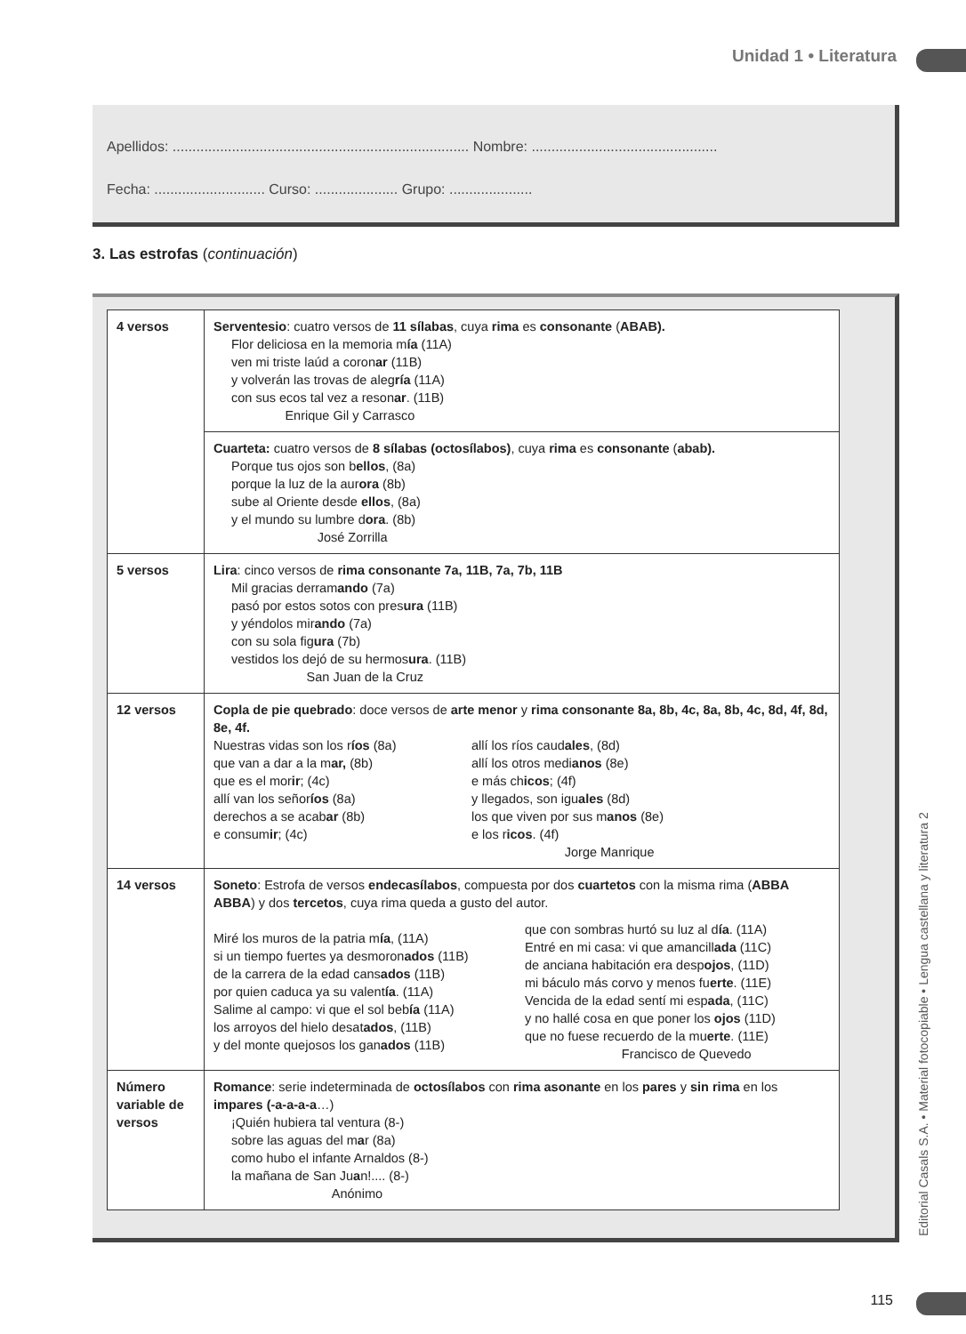Unidad 1 • Literatura
Apellidos: ........................................................................... Nombre: ...............................................
Fecha: ............................ Curso: ..................... Grupo: .....................
3. Las estrofas (continuación)
| 4 versos | Serventesio : cuatro versos de 11 sílabas , cuya rima es consonante ( ABAB). Flor deliciosa en la memoria m ía (11A) ven mi triste laúd a coron ar (11B) y volverán las trovas de aleg ría (11A) con sus ecos tal vez a reson ar . (11B) Enrique Gil y Carrasco |
| | Cuarteta: cuatro versos de 8 sílabas (octosílabos) , cuya rima es consonante ( abab). Porque tus ojos son b ellos , (8a) porque la luz de la aur ora (8b) sube al Oriente desde ellos , (8a) y el mundo su lumbre d ora . (8b) José Zorrilla |
| 5 versos | Lira : cinco versos de rima consonante 7a, 11B, 7a, 7b, 11B Mil gracias derram ando (7a) pasó por estos sotos con pres ura (11B) y yéndolos mir ando (7a) con su sola fig ura (7b) vestidos los dejó de su hermos ura . (11B) San Juan de la Cruz |
| 12 versos | Copla de pie quebrado : doce versos de arte menor y rima consonante 8a, 8b, 4c, 8a, 8b, 4c, 8d, 4f, 8d, 8e, 4f. Nuestras vidas son los r íos (8a) que van a dar a la m ar, (8b) que es el mor ir ; (4c) allí van los señor íos (8a) derechos a se acab ar (8b) e consum ir ; (4c) allí los ríos caud ales , (8d) allí los otros medi anos (8e) e más ch icos ; (4f) y llegados, son igu ales (8d) los que viven por sus m anos (8e) e los r icos . (4f) Jorge Manrique |
| 14 versos | Soneto : Estrofa de versos endecasílabos , compuesta por dos cuartetos con la misma rima ( ABBA ABBA ) y dos tercetos , cuya rima queda a gusto del autor. Miré los muros de la patria m ía , (11A) si un tiempo fuertes ya desmoron ados (11B) de la carrera de la edad cans ados (11B) por quien caduca ya su valent ía . (11A) Salime al campo: vi que el sol beb ía (11A) los arroyos del hielo desat ados , (11B) y del monte quejosos los gan ados (11B) que con sombras hurtó su luz al d ía . (11A) Entré en mi casa: vi que amancill ada (11C) de anciana habitación era desp ojos , (11D) mi báculo más corvo y menos fu erte . (11E) Vencida de la edad sentí mi esp ada , (11C) y no hallé cosa en que poner los ojos (11D) que no fuese recuerdo de la mu erte . (11E) Francisco de Quevedo |
| Número variable de versos | Romance : serie indeterminada de octosílabos con rima asonante en los pares y sin rima en los impares (-a-a-a-a …) ¡Quién hubiera tal ventura (8-) sobre las aguas del m a r (8a) como hubo el infante Arnaldos (8-) la mañana de San Ju a n!.... (8-) Anónimo |
Editorial Casals S.A. • Material fotocopiable • Lengua castellana y literatura 2
115